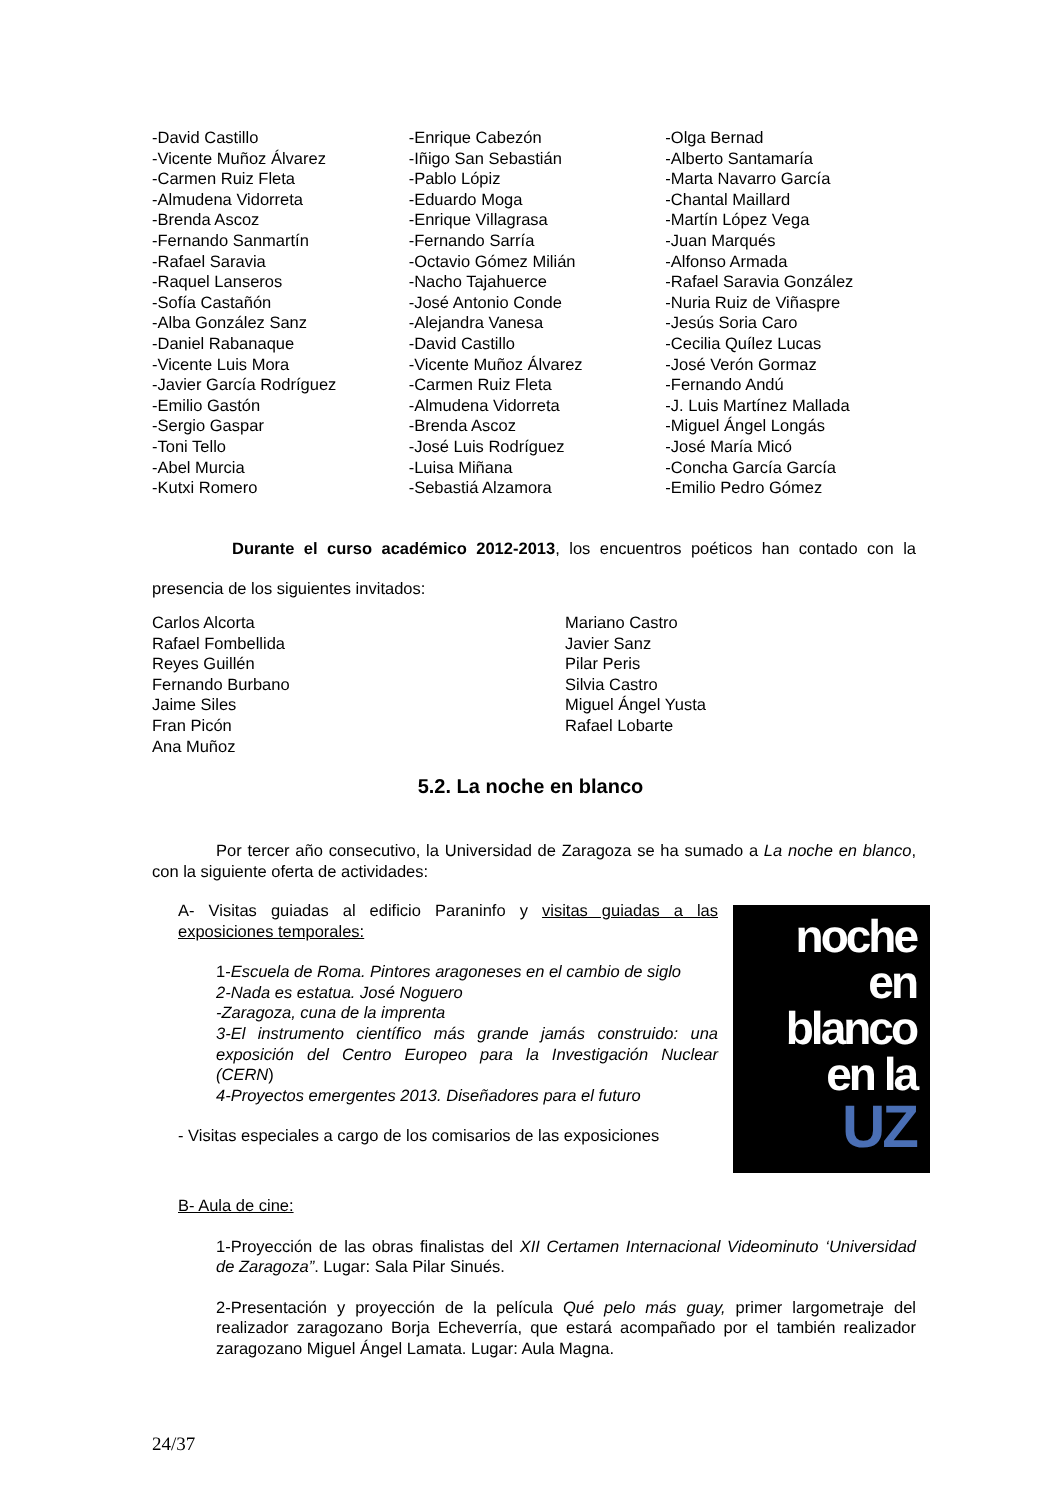-David Castillo
-Vicente Muñoz Álvarez
-Carmen Ruiz Fleta
-Almudena Vidorreta
-Brenda Ascoz
-Fernando Sanmartín
-Rafael Saravia
-Raquel Lanseros
-Sofía Castañón
-Alba González Sanz
-Daniel Rabanaque
-Vicente Luis Mora
-Javier García Rodríguez
-Emilio Gastón
-Sergio Gaspar
-Toni Tello
-Abel Murcia
-Kutxi Romero
-Enrique Cabezón
-Iñigo San Sebastián
-Pablo Lópiz
-Eduardo Moga
-Enrique Villagrasa
-Fernando Sarría
-Octavio Gómez Milián
-Nacho Tajahuerce
-José Antonio Conde
-Alejandra Vanesa
-David Castillo
-Vicente Muñoz Álvarez
-Carmen Ruiz Fleta
-Almudena Vidorreta
-Brenda Ascoz
-José Luis Rodríguez
-Luisa Miñana
-Sebastiá Alzamora
-Olga Bernad
-Alberto Santamaría
-Marta Navarro García
-Chantal Maillard
-Martín López Vega
-Juan Marqués
-Alfonso Armada
-Rafael Saravia González
-Nuria Ruiz de Viñaspre
-Jesús Soria Caro
-Cecilia Quílez Lucas
-José Verón Gormaz
-Fernando Andú
-J. Luis Martínez Mallada
-Miguel Ángel Longás
-José María Micó
-Concha García García
-Emilio Pedro Gómez
Durante el curso académico 2012-2013, los encuentros poéticos han contado con la presencia de los siguientes invitados:
Carlos Alcorta
Rafael Fombellida
Reyes Guillén
Fernando Burbano
Jaime Siles
Fran Picón
Ana Muñoz
Mariano Castro
Javier Sanz
Pilar Peris
Silvia Castro
Miguel Ángel Yusta
Rafael Lobarte
5.2. La noche en blanco
Por tercer año consecutivo, la Universidad de Zaragoza se ha sumado a La noche en blanco, con la siguiente oferta de actividades:
A- Visitas guiadas al edificio Paraninfo y visitas guiadas a las exposiciones temporales:
1-Escuela de Roma. Pintores aragoneses en el cambio de siglo
2-Nada es estatua. José Noguero
-Zaragoza, cuna de la imprenta
3-El instrumento científico más grande jamás construido: una exposición del Centro Europeo para la Investigación Nuclear (CERN)
4-Proyectos emergentes 2013. Diseñadores para el futuro
- Visitas especiales a cargo de los comisarios de las exposiciones
noche
en
blanco
en la
UZ
B- Aula de cine:
1-Proyección de las obras finalistas del XII Certamen Internacional Videominuto ‘Universidad de Zaragoza”. Lugar: Sala Pilar Sinués.
2-Presentación y proyección de la película Qué pelo más guay, primer largometraje del realizador zaragozano Borja Echeverría, que estará acompañado por el también realizador zaragozano Miguel Ángel Lamata. Lugar: Aula Magna.
24/37